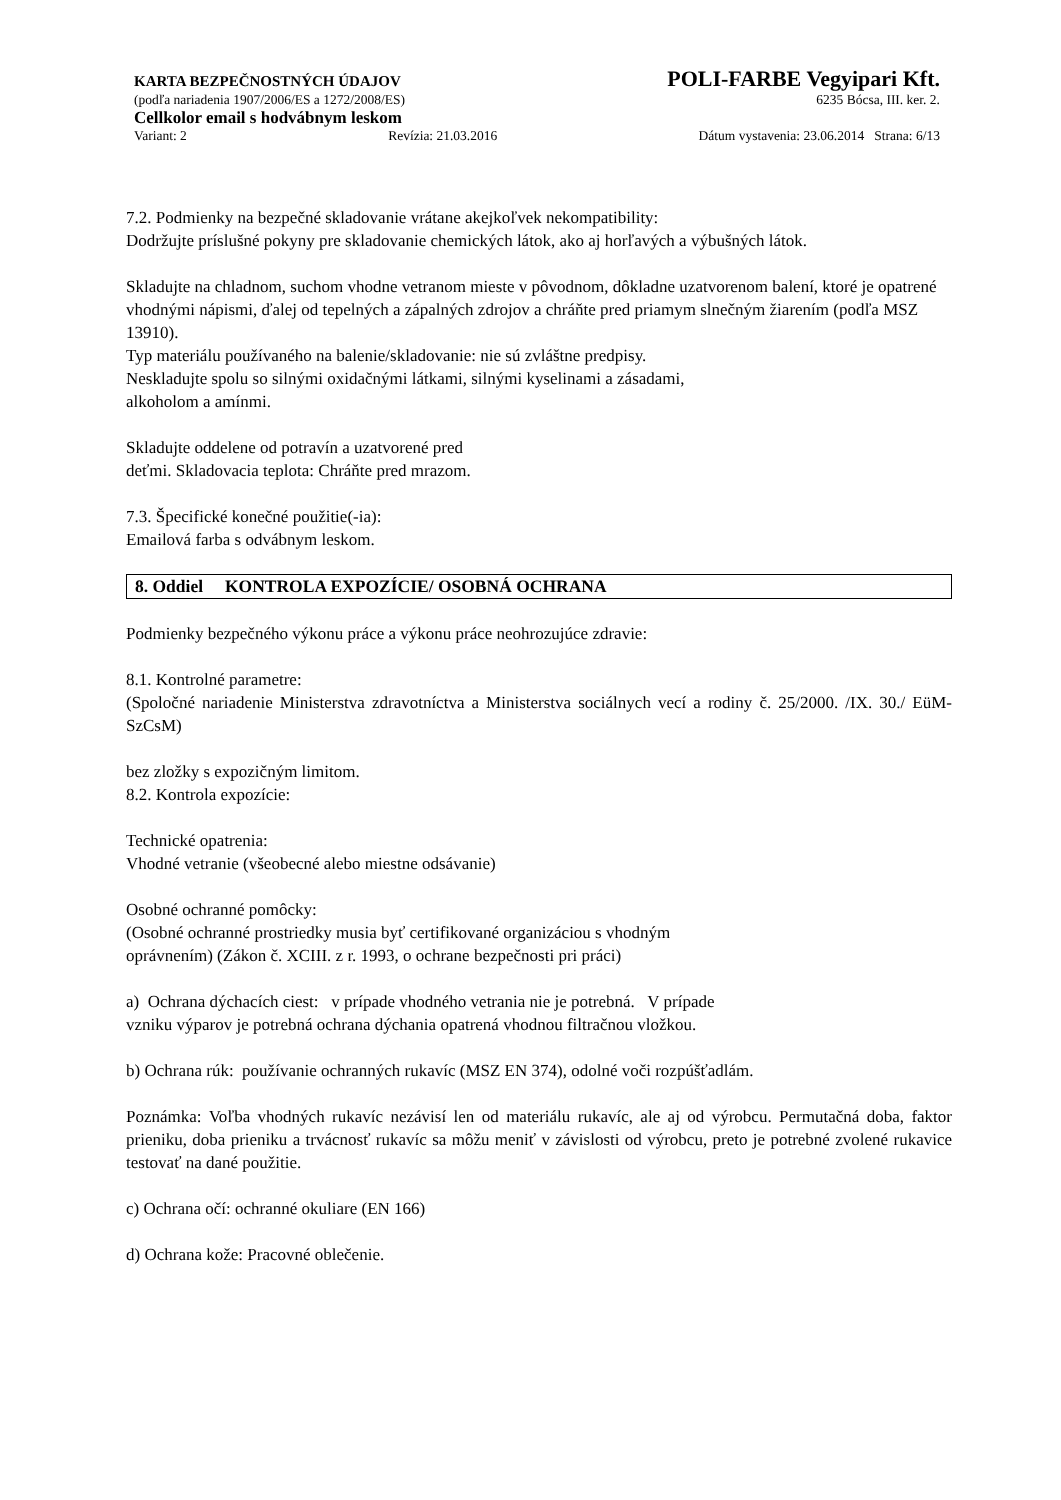KARTA BEZPEČNOSTNÝCH ÚDAJOV POLI-FARBE Vegyipari Kft.
(podľa nariadenia 1907/2006/ES a 1272/2008/ES) 6235 Bócsa, III. ker. 2.
Cellkolor email s hodvábnym leskom
Variant: 2 Revízia: 21.03.2016 Dátum vystavenia: 23.06.2014 Strana: 6/13
7.2. Podmienky na bezpečné skladovanie vrátane akejkoľvek nekompatibility:
Dodržujte príslušné pokyny pre skladovanie chemických látok, ako aj horľavých a výbušných látok.
Skladujte na chladnom, suchom vhodne vetranom mieste v pôvodnom, dôkladne uzatvorenom balení, ktoré je opatrené vhodnými nápismi, ďalej od tepelných a zápalných zdrojov a chráňte pred priamym slnečným žiarením (podľa MSZ 13910).
Typ materiálu používaného na balenie/skladovanie: nie sú zvláštne predpisy.
Neskladujte spolu so silnými oxidačnými látkami, silnými kyselinami a zásadami,
alkoholom a amínmi.
Skladujte oddelene od potravín a uzatvorené pred
deťmi. Skladovacia teplota: Chráňte pred mrazom.
7.3. Špecifické konečné použitie(-ia):
Emailová farba s odvábnym leskom.
8. Oddiel KONTROLA EXPOZÍCIE/ OSOBNÁ OCHRANA
Podmienky bezpečného výkonu práce a výkonu práce neohrozujúce zdravie:
8.1. Kontrolné parametre:
(Spoločné nariadenie Ministerstva zdravotníctva a Ministerstva sociálnych vecí a rodiny č. 25/2000. /IX. 30./ EüM-SzCsM)
bez zložky s expozičným limitom.
8.2. Kontrola expozície:
Technické opatrenia:
Vhodné vetranie (všeobecné alebo miestne odsávanie)
Osobné ochranné pomôcky:
(Osobné ochranné prostriedky musia byť certifikované organizáciou s vhodným
oprávnením) (Zákon č. XCIII. z r. 1993, o ochrane bezpečnosti pri práci)
a) Ochrana dýchacích ciest: v prípade vhodného vetrania nie je potrebná. V prípade
vzniku výparov je potrebná ochrana dýchania opatrená vhodnou filtračnou vložkou.
b) Ochrana rúk: používanie ochranných rukavíc (MSZ EN 374), odolné voči rozpúšťadlám.
Poznámka: Voľba vhodných rukavíc nezávisí len od materiálu rukavíc, ale aj od výrobcu. Permutačná doba, faktor prieniku, doba prieniku a trvácnosť rukavíc sa môžu meniť v závislosti od výrobcu, preto je potrebné zvolené rukavice testovať na dané použitie.
c) Ochrana očí: ochranné okuliare (EN 166)
d) Ochrana kože: Pracovné oblečenie.